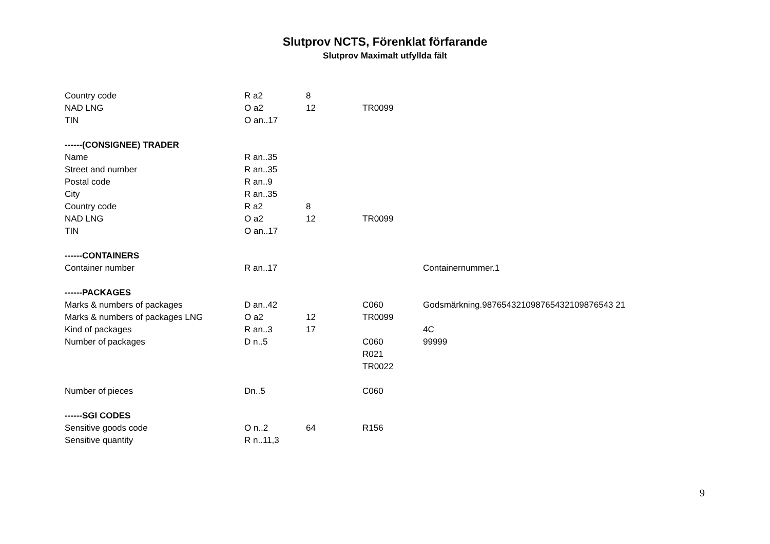Slutprov NCTS, Förenklat förfarande
Slutprov Maximalt utfyllda fält
| Country code | R a2 | 8 | | |
| NAD LNG | O a2 | 12 | TR0099 | |
| TIN | O an..17 | | | |
| ------(CONSIGNEE) TRADER | | | | |
| Name | R an..35 | | | |
| Street and number | R an..35 | | | |
| Postal code | R an..9 | | | |
| City | R an..35 | | | |
| Country code | R a2 | 8 | | |
| NAD LNG | O a2 | 12 | TR0099 | |
| TIN | O an..17 | | | |
| ------CONTAINERS | | | | |
| Container number | R an..17 | | | Containernummer.1 |
| ------PACKAGES | | | | |
| Marks & numbers of packages | D an..42 | | C060 | Godsmärkning.987654321098765432109876543 21 |
| Marks & numbers of packages LNG | O a2 | 12 | TR0099 | |
| Kind of packages | R an..3 | 17 | | 4C |
| Number of packages | D n..5 | | C060 | 99999 |
| | | | R021 | |
| | | | TR0022 | |
| Number of pieces | Dn..5 | | C060 | |
| ------SGI CODES | | | | |
| Sensitive goods code | O n..2 | 64 | R156 | |
| Sensitive quantity | R n..11,3 | | | |
9